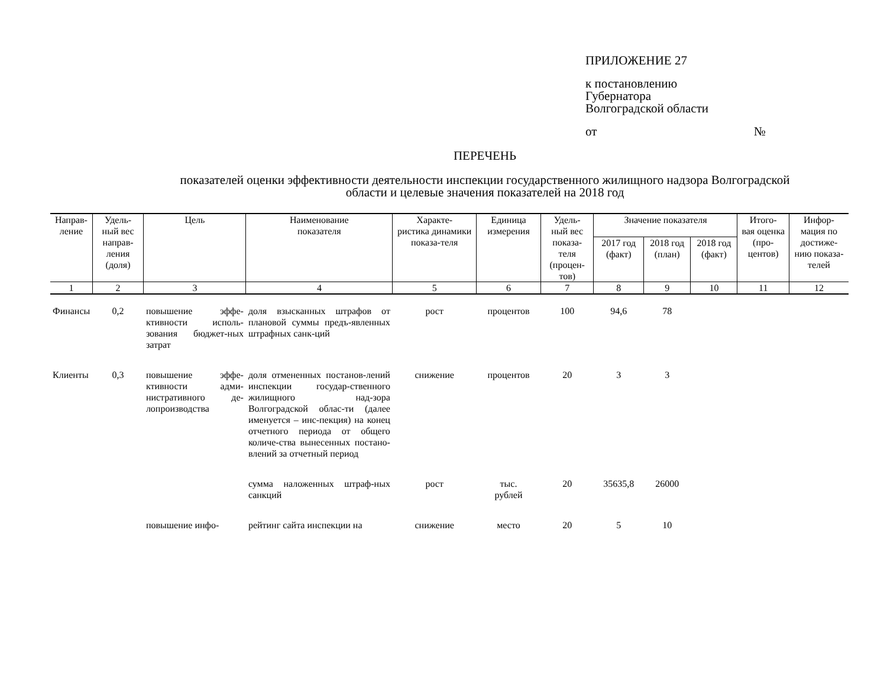ПРИЛОЖЕНИЕ 27
к постановлению
Губернатора
Волгоградской области
от №
ПЕРЕЧЕНЬ
показателей оценки эффективности деятельности инспекции государственного жилищного надзора Волгоградской
области и целевые значения показателей на 2018 год
| Направ- ление | Удель- ный вес направ- ления (доля) | Цель | Наименование показателя | Характе- ристика динамики показа-теля | Единица измерения | Удель- ный вес показа- теля (процен- тов) | Значение показателя | | | Итого- вая оценка (про- центов) | Инфор- мация по достиже- нию показа- телей |
| --- | --- | --- | --- | --- | --- | --- | --- | --- | --- | --- | --- |
| | | | | | | | 2017 год (факт) | 2018 год (план) | 2018 год (факт) | | |
| 1 | 2 | 3 | 4 | 5 | 6 | 7 | 8 | 9 | 10 | 11 | 12 |
| Финансы | 0,2 | повышение эффе-ктивности исполь-зования бюджет-ных затрат | доля взысканных штрафов от плановой суммы предъ-явленных штрафных санк-ций | рост | процентов | 100 | 94,6 | 78 | | | |
| Клиенты | 0,3 | повышение эффе-ктивности адми-нистративного де-лопроизводства | доля отмененных постанов-лений инспекции государ-ственного жилищного над-зора Волгоградской облас-ти (далее именуется – инс-пекция) на конец отчетного периода от общего количе-ства вынесенных постано-влений за отчетный период | снижение | процентов | 20 | 3 | 3 | | | |
| | | | сумма наложенных штраф-ных санкций | рост | тыс. рублей | 20 | 35635,8 | 26000 | | | |
| | | повышение инфо- | рейтинг сайта инспекции на | снижение | место | 20 | 5 | 10 | | | |